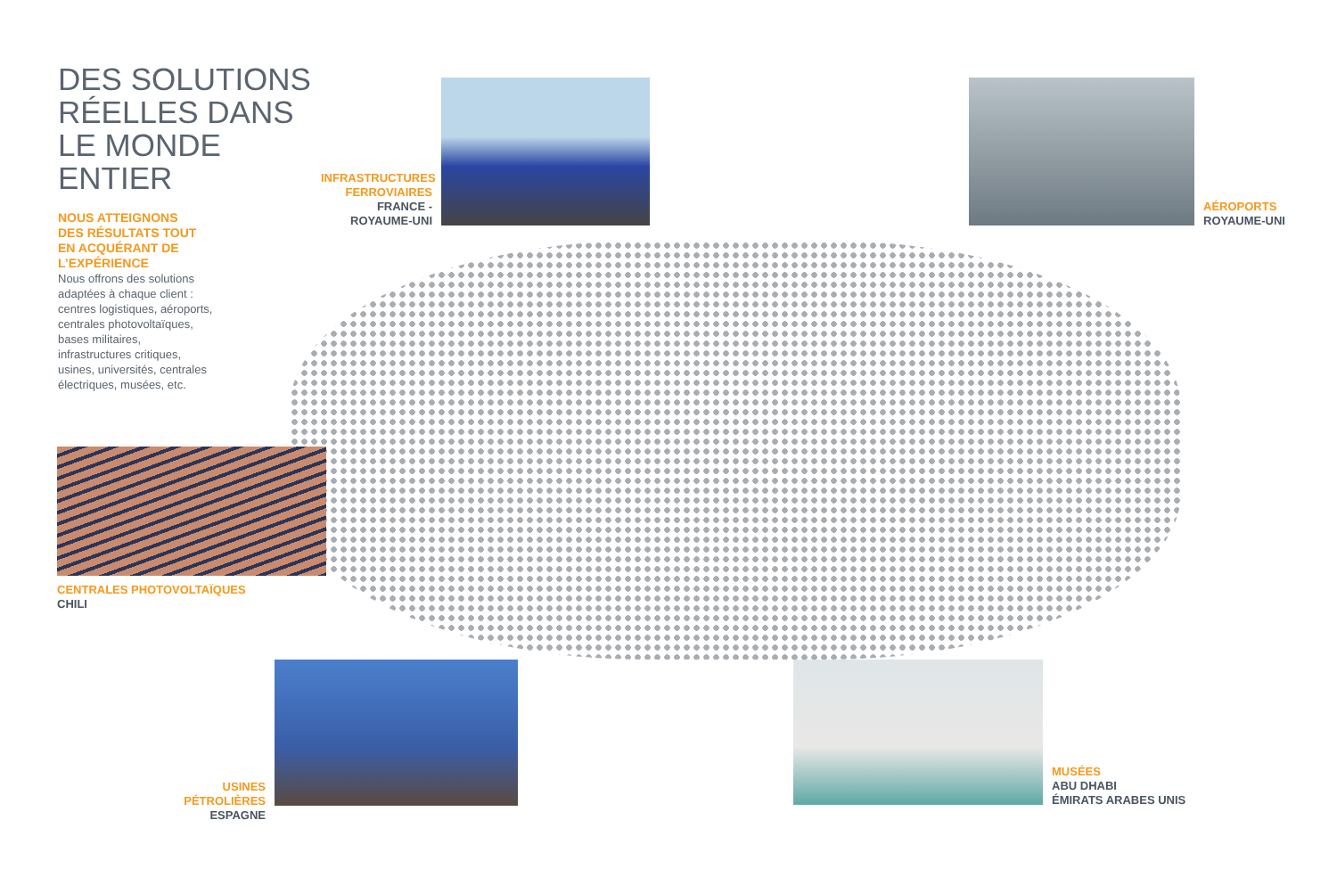DES SOLUTIONS RÉELLES DANS LE MONDE ENTIER
NOUS ATTEIGNONS
DES RÉSULTATS TOUT
EN ACQUÉRANT DE
L’EXPÉRIENCE
Nous offrons des solutions
adaptées à chaque client :
centres logistiques, aéroports,
centrales photovoltaïques,
bases militaires,
infrastructures critiques,
usines, universités, centrales
électriques, musées, etc.
INFRASTRUCTURES FERROVIAIRES
FRANCE -
ROYAUME-UNI
AÉROPORTS
ROYAUME-UNI
CENTRALES PHOTOVOLTAÏQUES
CHILI
USINES PÉTROLIÈRES
ESPAGNE
MUSÉES
ABU DHABI
ÉMIRATS ARABES UNIS